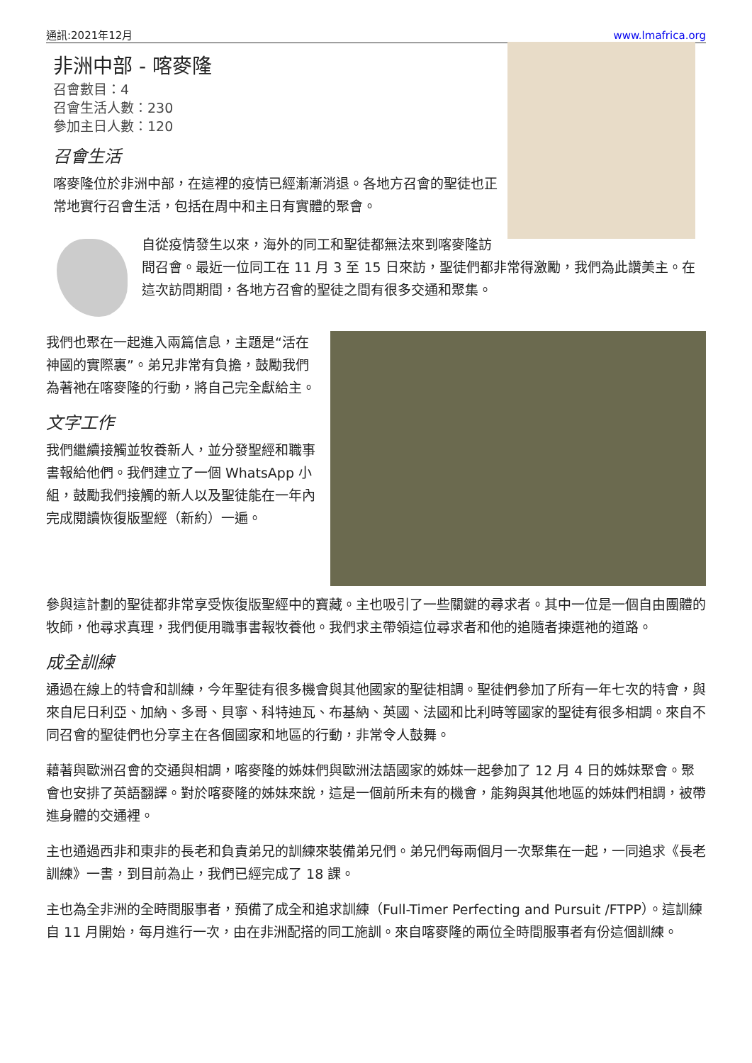通訊:2021年12月 www.lmafrica.org
非洲中部 - 喀麥隆
召會數目：4
召會生活人數：230
參加主日人數：120
召會生活
喀麥隆位於非洲中部，在這裡的疫情已經漸漸消退。各地方召會的聖徒也正常地實行召會生活，包括在周中和主日有實體的聚會。
自從疫情發生以來，海外的同工和聖徒都無法來到喀麥隆訪問召會。最近一位同工在 11 月 3 至 15 日來訪，聖徒們都非常得激勵，我們為此讚美主。在這次訪問期間，各地方召會的聖徒之間有很多交通和聚集。
我們也聚在一起進入兩篇信息，主題是“活在神國的實際裏”。弟兄非常有負擔，鼓勵我們為著祂在喀麥隆的行動，將自己完全獻給主。
文字工作
我們繼續接觸並牧養新人，並分發聖經和職事書報給他們。我們建立了一個 WhatsApp 小組，鼓勵我們接觸的新人以及聖徒能在一年內完成閱讀恢復版聖經（新約）一遍。
參與這計劃的聖徒都非常享受恢復版聖經中的寶藏。主也吸引了一些關鍵的尋求者。其中一位是一個自由團體的牧師，他尋求真理，我們便用職事書報牧養他。我們求主帶領這位尋求者和他的追隨者揀選祂的道路。
成全訓練
通過在線上的特會和訓練，今年聖徒有很多機會與其他國家的聖徒相調。聖徒們參加了所有一年七次的特會，與來自尼日利亞、加納、多哥、貝寧、科特迪瓦、布基納、英國、法國和比利時等國家的聖徒有很多相調。來自不同召會的聖徒們也分享主在各個國家和地區的行動，非常令人鼓舞。
藉著與歐洲召會的交通與相調，喀麥隆的姊妹們與歐洲法語國家的姊妹一起參加了 12 月 4 日的姊妹聚會。聚會也安排了英語翻譯。對於喀麥隆的姊妹來說，這是一個前所未有的機會，能夠與其他地區的姊妹們相調，被帶進身體的交通裡。
主也通過西非和東非的長老和負責弟兄的訓練來裝備弟兄們。弟兄們每兩個月一次聚集在一起，一同追求《長老訓練》一書，到目前為止，我們已經完成了 18 課。
主也為全非洲的全時間服事者，預備了成全和追求訓練（Full-Timer Perfecting and Pursuit /FTPP）。這訓練自 11 月開始，每月進行一次，由在非洲配搭的同工施訓。來自喀麥隆的兩位全時間服事者有份這個訓練。